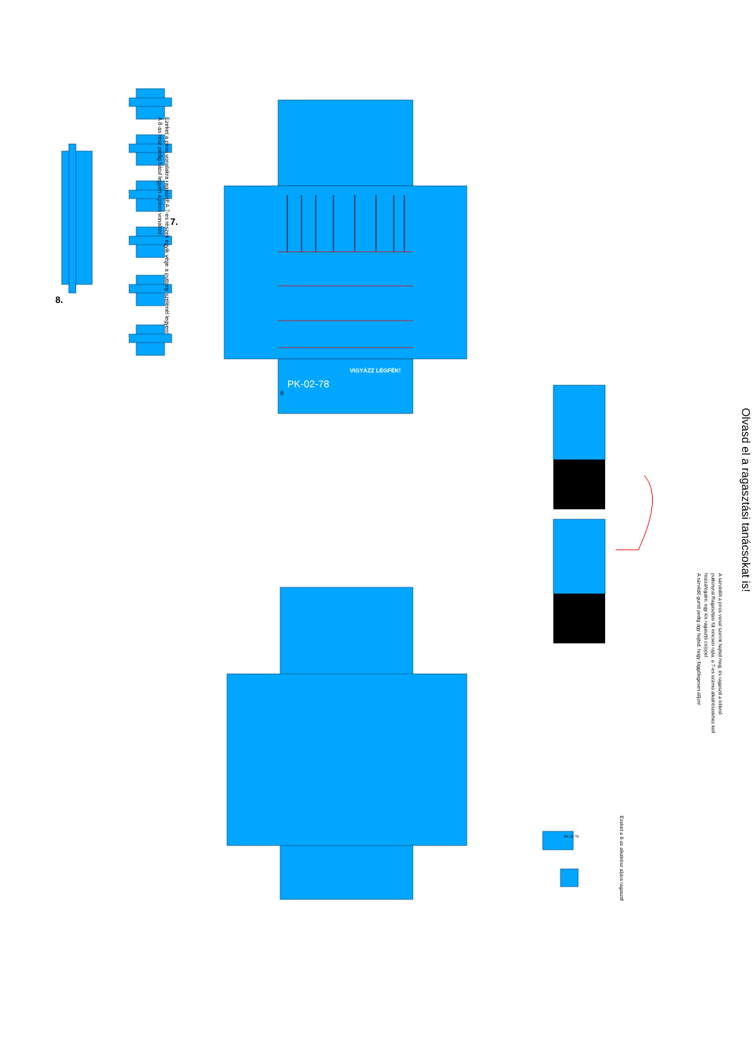8.
Ezeket a piros vonalakra ragaszd! A 7-es részek egyik vége a puttony szélénél legyen!
A 8-as rész pedig hátul legyen a piros vonalon!
7.
VIGYÁZZ LÉGFÉK!
PK-02-78
8
PK 02-78
Ezeket a 8-as alkatrész aljára ragaszd!
A sárvédőt a piros vonal szerint hajtsd meg, és ragaszd a billenő puttonyral Ragasztási fül nincsen rajta, a 7-es számú alkatrészekhez kell hozzáfogatni, egy kis ragasztó csíppel.
A sárvédő gumit pedig úgy hajtsd, hogy függőlegesen álljon!
Olvasd el a ragasztási tanácsokat is!